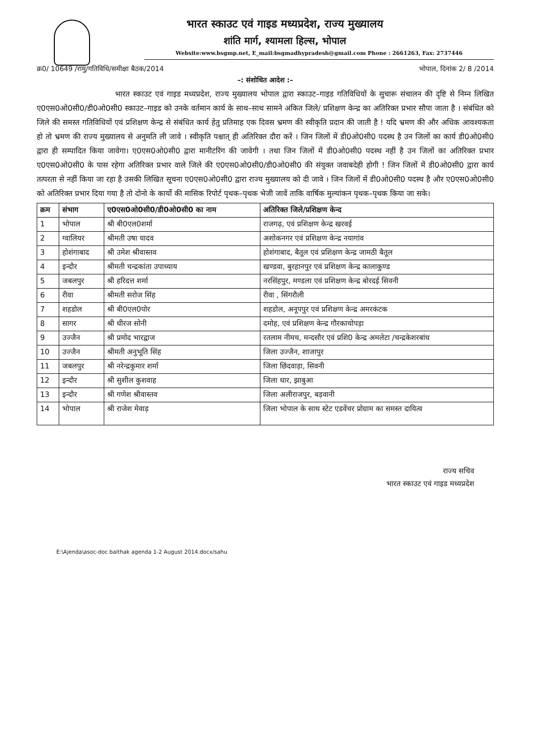भारत स्काउट एवं गाइड मध्यप्रदेश, राज्य मुख्यालय
शांति मार्ग, श्यामला हिल्स, भोपाल
Website:www.bsgmp.net, E_mail:bsgmadhypradesh@gmail.com Phone : 2661263, Fax: 2737446
क्र0/ 10649 /रामु/गतिविधि/समीक्षा बैठक/2014 भोपाल, दिनांक 2/ 8 /2014
–: संशोधित आदेश :–
भारत स्काउट एवं गाइड मध्यप्रदेश, राज्य मुख्यालय भोपाल द्वारा स्काउट–गाइड गतिविधियों के सुचारू संचालन की दृष्टि से निम्न लिखित ए0एस0ओ0सी0/डी0ओ0सी0 स्काउट–गाइड को उनके वर्तमान कार्य के साथ–साथ सामने अंकित जिले/ प्रशिक्षण केन्द्र का अतिरिक्त प्रभार सौपा जाता है । संबंधित को जिले की समस्त गतिविधियों एवं प्रशिक्षण केन्द्र से संबंधित कार्य हेतु प्रतिमाह एक दिवस भ्रमण की स्वीकृति प्रदान की जाती है ! यदि भ्रमण की और अधिक आवश्यकता हो तो भ्रमण की राज्य मुख्यालय से अनुमति ली जावे । स्वीकृति पश्चात् ही अतिरिक्त दौरा करें । जिन जिलों में डी0ओ0सी0 पदस्थ है उन जिलों का कार्य डी0ओ0सी0 द्वारा ही सम्पादित किया जावेगा। ए0एस0ओ0सी0 द्वारा मानीटरिंग की जावेगी । तथा जिन जिलों में डी0ओ0सी0 पदस्थ नहीं है उन जिलों का अतिरिक्त प्रभार ए0एस0ओ0सी0 के पास रहेगा अतिरिक्त प्रभार वाले जिले की ए0एस0ओ0सी0/डी0ओ0सी0 की संयुक्त जवाबदेही होगी ! जिन जिलों में डी0ओ0सी0 द्वारा कार्य तत्परता से नहीं किया जा रहा है उसकी लिखित सूचना ए0एस0ओ0सी0 द्वारा राज्य मुख्यालय को दी जावे । जिन जिलों में डी0ओ0सी0 पदस्थ है और ए0एस0ओ0सी0 को अतिरिक्त प्रभार दिया गया है तो दोनो के कार्यो की मासिक रिपोर्ट पृथक–पृथक भेजी जावें ताकि वार्षिक मुल्यांकन पृथक–पृथक किया जा सके।
| क्रम | संभाग | ए0एस0ओ0सी0/डी0ओ0सी0 का नाम | अतिरिक्त जिले/प्रशिक्षण केन्द |
| --- | --- | --- | --- |
| 1 | भोपाल | श्री बी0एल0शर्मा | राजगढ़, एवं प्रशिक्षण केन्द्र खरवई |
| 2 | ग्वालियर | श्रीमती उषा यादव | अशोकनगर एवं प्रशिक्षण केन्द्र नयागांव |
| 3 | होशंगाबाद | श्री उमेश श्रीवास्तव | होशंगाबाद, बैतूल एवं प्रशिक्षण केन्द्र जामठी बैतूल |
| 4 | इन्दौर | श्रीमती चन्द्रकांता उपाध्याय | खण्डवा, बुरहानपुर एवं प्रशिक्षण केन्द्र कालाकुण्ड |
| 5 | जबलपुर | श्री हरिदत्त शर्मा | नरसिंहपुर, मण्डला एवं प्रशिक्षण केन्द्र बोरदई सिवनी |
| 6 | रीवा | श्रीमती सरोज सिंह | रीवा , सिंगरौली |
| 7 | शहडोल | श्री बी0एल0पोर | शहडोल, अनूपपुर एवं प्रशिक्षण केन्द्र अमरकंटक |
| 8 | सागर | श्री धीरज सोनी | दमोह, एवं प्रशिक्षण केन्द्र गौरकाचोपड़ा |
| 9 | उज्जैन | श्री प्रमोद भारद्वाज | रतलाम नीमच, मन्दसौर एवं प्रशि0 केन्द्र अमलेटा /चन्द्रकेशरबांध |
| 10 | उज्जैन | श्रीमती अनुभूति सिंह | जिला उज्जैन, शाजापुर |
| 11 | जबलपुर | श्री नरेन्द्रकुमार शर्मा | जिला छिंदवाड़ा, सिवनी |
| 12 | इन्दौर | श्री सुशील कुशवाह | जिला धार, झाबुआ |
| 13 | इन्दौर | श्री गणेश श्रीवास्तव | जिला अलीराजपुर, बड़वानी |
| 14 | भोपाल | श्री राजेश मेवाड़ | जिला भोपाल के साथ स्टेट एडवेंचर प्रोग्राम का समस्त दायित्व |
राज्य सचिव
भारत स्काउट एवं गाइड मध्यप्रदेश
E:\Ajenda\asoc-doc baithak agenda 1-2 August 2014.docx/sahu